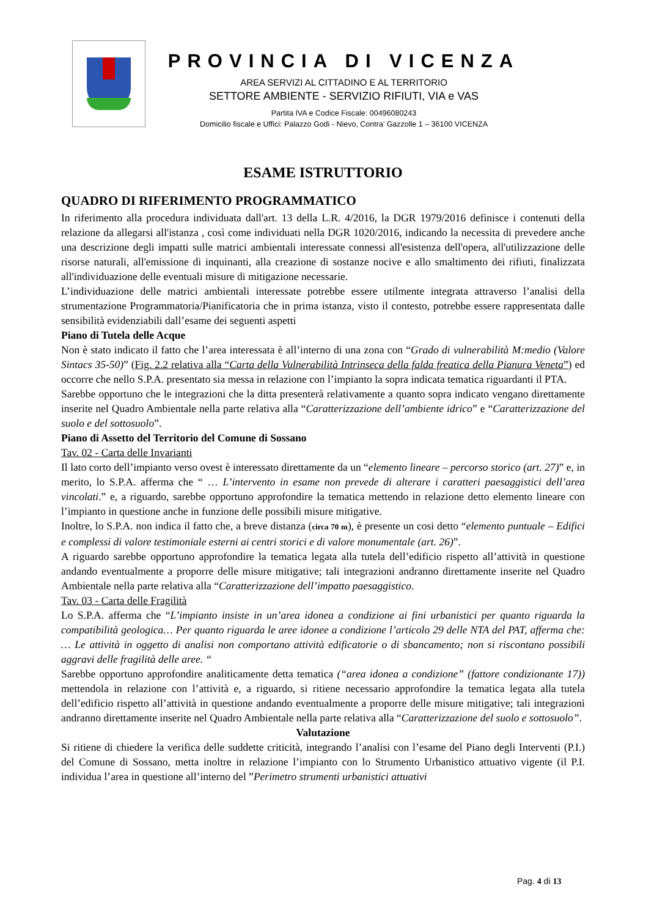PROVINCIA DI VICENZA
AREA SERVIZI AL CITTADINO E AL TERRITORIO
SETTORE AMBIENTE - SERVIZIO RIFIUTI, VIA e VAS
Partita IVA e Codice Fiscale: 00496080243
Domicilio fiscale e Uffici: Palazzo Godi - Nievo, Contra’ Gazzolle 1 – 36100 VICENZA
ESAME ISTRUTTORIO
QUADRO DI RIFERIMENTO PROGRAMMATICO
In riferimento alla procedura individuata dall'art. 13 della L.R. 4/2016, la DGR 1979/2016 definisce i contenuti della relazione da allegarsi all'istanza , così come individuati nella DGR 1020/2016, indicando la necessita di prevedere anche una descrizione degli impatti sulle matrici ambientali interessate connessi all'esistenza dell'opera, all'utilizzazione delle risorse naturali, all'emissione di inquinanti, alla creazione di sostanze nocive e allo smaltimento dei rifiuti, finalizzata all'individuazione delle eventuali misure di mitigazione necessarie.
L’individuazione delle matrici ambientali interessate potrebbe essere utilmente integrata attraverso l’analisi della strumentazione Programmatoria/Pianificatoria che in prima istanza, visto il contesto, potrebbe essere rappresentata dalle sensibilità evidenziabili dall’esame dei seguenti aspetti
Piano di Tutela delle Acque
Non è stato indicato il fatto che l’area interessata è all’interno di una zona con “Grado di vulnerabilità M:medio (Valore Sintacs 35-50)” (Fig. 2.2 relativa alla “Carta della Vulnerabilità Intrinseca della falda freatica della Pianura Veneta”) ed occorre che nello S.P.A. presentato sia messa in relazione con l’impianto la sopra indicata tematica riguardanti il PTA.
Sarebbe opportuno che le integrazioni che la ditta presenterà relativamente a quanto sopra indicato vengano direttamente inserite nel Quadro Ambientale nella parte relativa alla “Caratterizzazione dell’ambiente idrico” e “Caratterizzazione del suolo e del sottosuolo”.
Piano di Assetto del Territorio del Comune di Sossano
Tav. 02 - Carta delle Invarianti
Il lato corto dell’impianto verso ovest è interessato direttamente da un “elemento lineare – percorso storico (art. 27)” e, in merito, lo S.P.A. afferma che “ … L’intervento in esame non prevede di alterare i caratteri paesaggistici dell’area vincolati.” e, a riguardo, sarebbe opportuno approfondire la tematica mettendo in relazione detto elemento lineare con l’impianto in questione anche in funzione delle possibili misure mitigative.
Inoltre, lo S.P.A. non indica il fatto che, a breve distanza (circa 70 m), è presente un cosi detto “elemento puntuale – Edifici e complessi di valore testimoniale esterni ai centri storici e di valore monumentale (art. 26)”.
A riguardo sarebbe opportuno approfondire la tematica legata alla tutela dell’edificio rispetto all’attività in questione andando eventualmente a proporre delle misure mitigative; tali integrazioni andranno direttamente inserite nel Quadro Ambientale nella parte relativa alla “Caratterizzazione dell’impatto paesaggistico.
Tav. 03 - Carta delle Fragilità
Lo S.P.A. afferma che “L’impianto insiste in un’area idonea a condizione ai fini urbanistici per quanto riguarda la compatibilità geologica… Per quanto riguarda le aree idonee a condizione l’articolo 29 delle NTA del PAT, afferma che: … Le attività in oggetto di analisi non comportano attività edificatorie o di sbancamento; non si riscontano possibili aggravi delle fragilità delle aree. “
Sarebbe opportuno approfondire analiticamente detta tematica (“area idonea a condizione” (fattore condizionante 17)) mettendola in relazione con l’attività e, a riguardo, si ritiene necessario approfondire la tematica legata alla tutela dell’edificio rispetto all’attività in questione andando eventualmente a proporre delle misure mitigative; tali integrazioni andranno direttamente inserite nel Quadro Ambientale nella parte relativa alla “Caratterizzazione del suolo e sottosuolo”.
Valutazione
Si ritiene di chiedere la verifica delle suddette criticità, integrando l’analisi con l’esame del Piano degli Interventi (P.I.) del Comune di Sossano, metta inoltre in relazione l’impianto con lo Strumento Urbanistico attuativo vigente (il P.I. individua l’area in questione all’interno del ”Perimetro strumenti urbanistici attuativi
Pag. 4 di 13